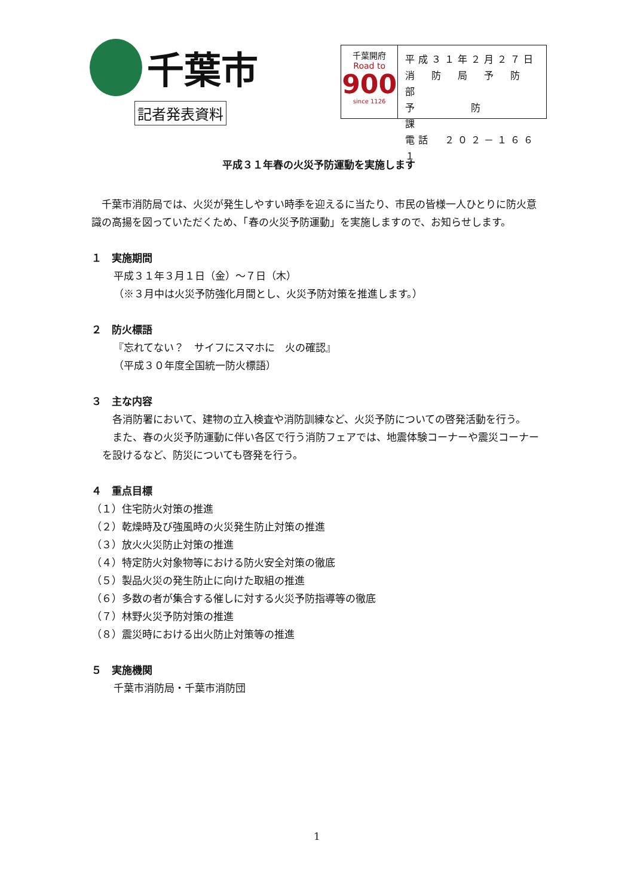千葉市
記者発表資料
千葉開府
Road to
900
since 1126
平成３１年２月２７日
消　防　局　予　防　部
予　　　　防　　　　課
電話　２０２－１６６１
平成３１年春の火災予防運動を実施します
　千葉市消防局では、火災が発生しやすい時季を迎えるに当たり、市民の皆様一人ひとりに防火意識の高揚を図っていただくため、「春の火災予防運動」を実施しますので、お知らせします。
１　実施期間
平成３１年３月１日（金）～７日（木）
（※３月中は火災予防強化月間とし、火災予防対策を推進します。）
２　防火標語
『忘れてない？　サイフにスマホに　火の確認』
（平成３０年度全国統一防火標語）
３　主な内容
　各消防署において、建物の立入検査や消防訓練など、火災予防についての啓発活動を行う。
　また、春の火災予防運動に伴い各区で行う消防フェアでは、地震体験コーナーや震災コーナーを設けるなど、防災についても啓発を行う。
４　重点目標
（１）住宅防火対策の推進
（２）乾燥時及び強風時の火災発生防止対策の推進
（３）放火火災防止対策の推進
（４）特定防火対象物等における防火安全対策の徹底
（５）製品火災の発生防止に向けた取組の推進
（６）多数の者が集合する催しに対する火災予防指導等の徹底
（７）林野火災予防対策の推進
（８）震災時における出火防止対策等の推進
５　実施機関
千葉市消防局・千葉市消防団
1